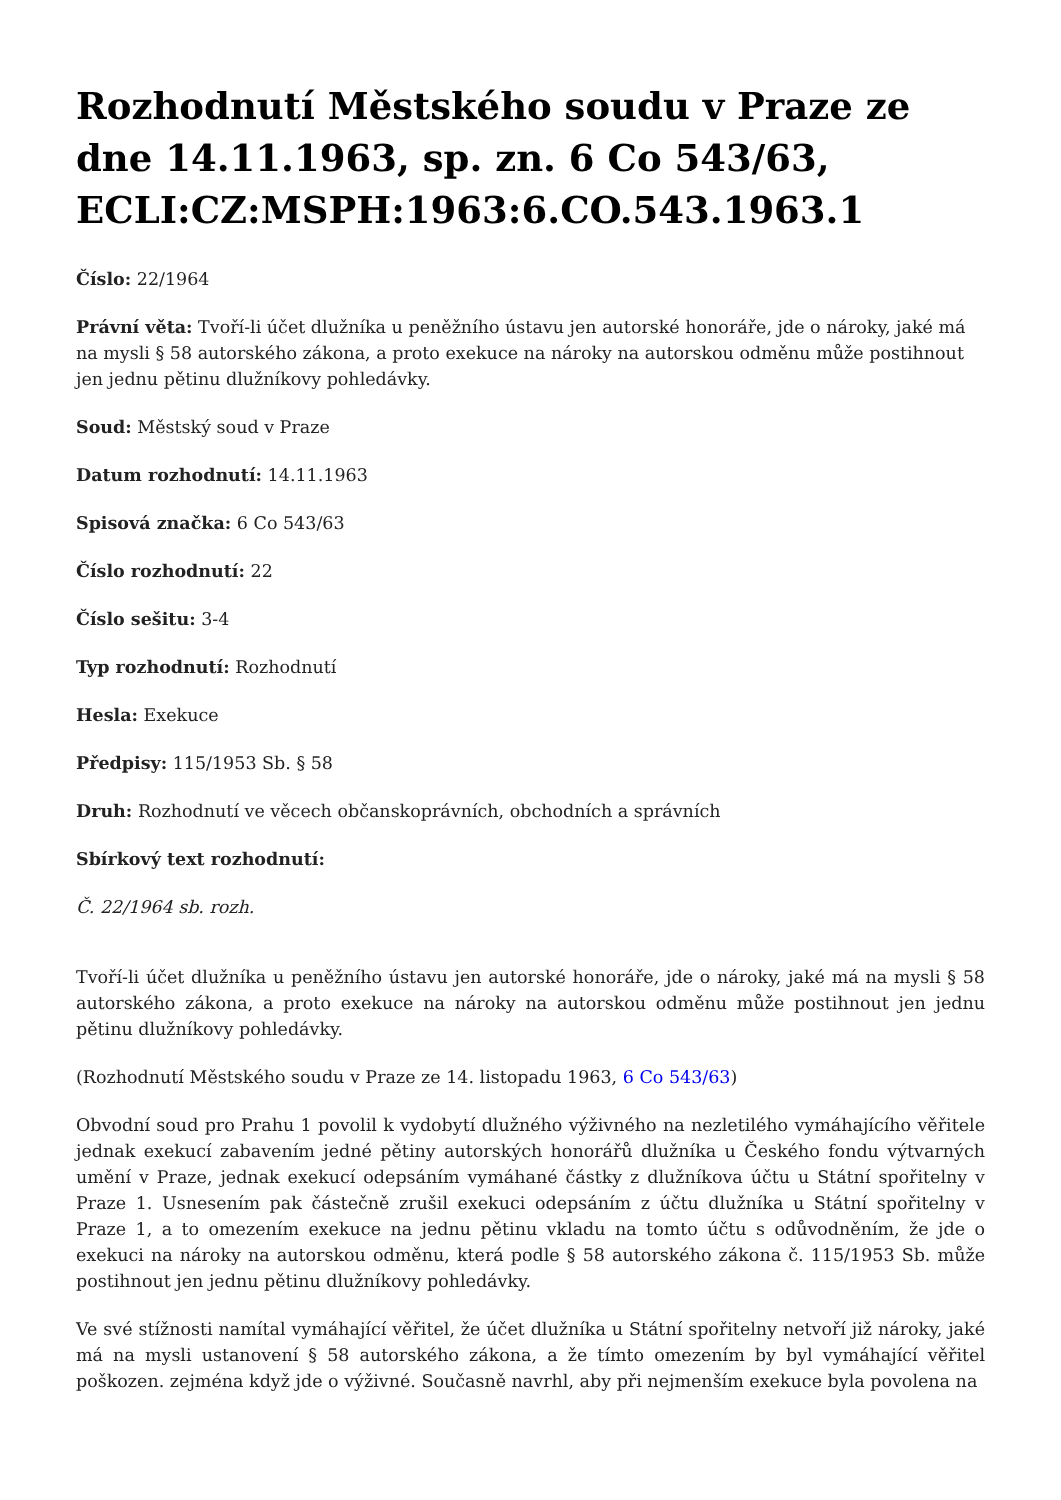Rozhodnutí Městského soudu v Praze ze dne 14.11.1963, sp. zn. 6 Co 543/63, ECLI:CZ:MSPH:1963:6.CO.543.1963.1
Číslo: 22/1964
Právní věta: Tvoří-li účet dlužníka u peněžního ústavu jen autorské honoráře, jde o nároky, jaké má na mysli § 58 autorského zákona, a proto exekuce na nároky na autorskou odměnu může postihnout jen jednu pětinu dlužníkovy pohledávky.
Soud: Městský soud v Praze
Datum rozhodnutí: 14.11.1963
Spisová značka: 6 Co 543/63
Číslo rozhodnutí: 22
Číslo sešitu: 3-4
Typ rozhodnutí: Rozhodnutí
Hesla: Exekuce
Předpisy: 115/1953 Sb. § 58
Druh: Rozhodnutí ve věcech občanskoprávních, obchodních a správních
Sbírkový text rozhodnutí:
Č. 22/1964 sb. rozh.
Tvoří-li účet dlužníka u peněžního ústavu jen autorské honoráře, jde o nároky, jaké má na mysli § 58 autorského zákona, a proto exekuce na nároky na autorskou odměnu může postihnout jen jednu pětinu dlužníkovy pohledávky.
(Rozhodnutí Městského soudu v Praze ze 14. listopadu 1963, 6 Co 543/63)
Obvodní soud pro Prahu 1 povolil k vydobytí dlužného výživného na nezletilého vymáhajícího věřitele jednak exekucí zabavením jedné pětiny autorských honorářů dlužníka u Českého fondu výtvarných umění v Praze, jednak exekucí odepsáním vymáhané částky z dlužníkova účtu u Státní spořitelny v Praze 1. Usnesením pak částečně zrušil exekuci odepsáním z účtu dlužníka u Státní spořitelny v Praze 1, a to omezením exekuce na jednu pětinu vkladu na tomto účtu s odůvodněním, že jde o exekuci na nároky na autorskou odměnu, která podle § 58 autorského zákona č. 115/1953 Sb. může postihnout jen jednu pětinu dlužníkovy pohledávky.
Ve své stížnosti namítal vymáhající věřitel, že účet dlužníka u Státní spořitelny netvoří již nároky, jaké má na mysli ustanovení § 58 autorského zákona, a že tímto omezením by byl vymáhající věřitel poškozen. zejména když jde o výživné. Současně navrhl, aby při nejmenším exekuce byla povolena na